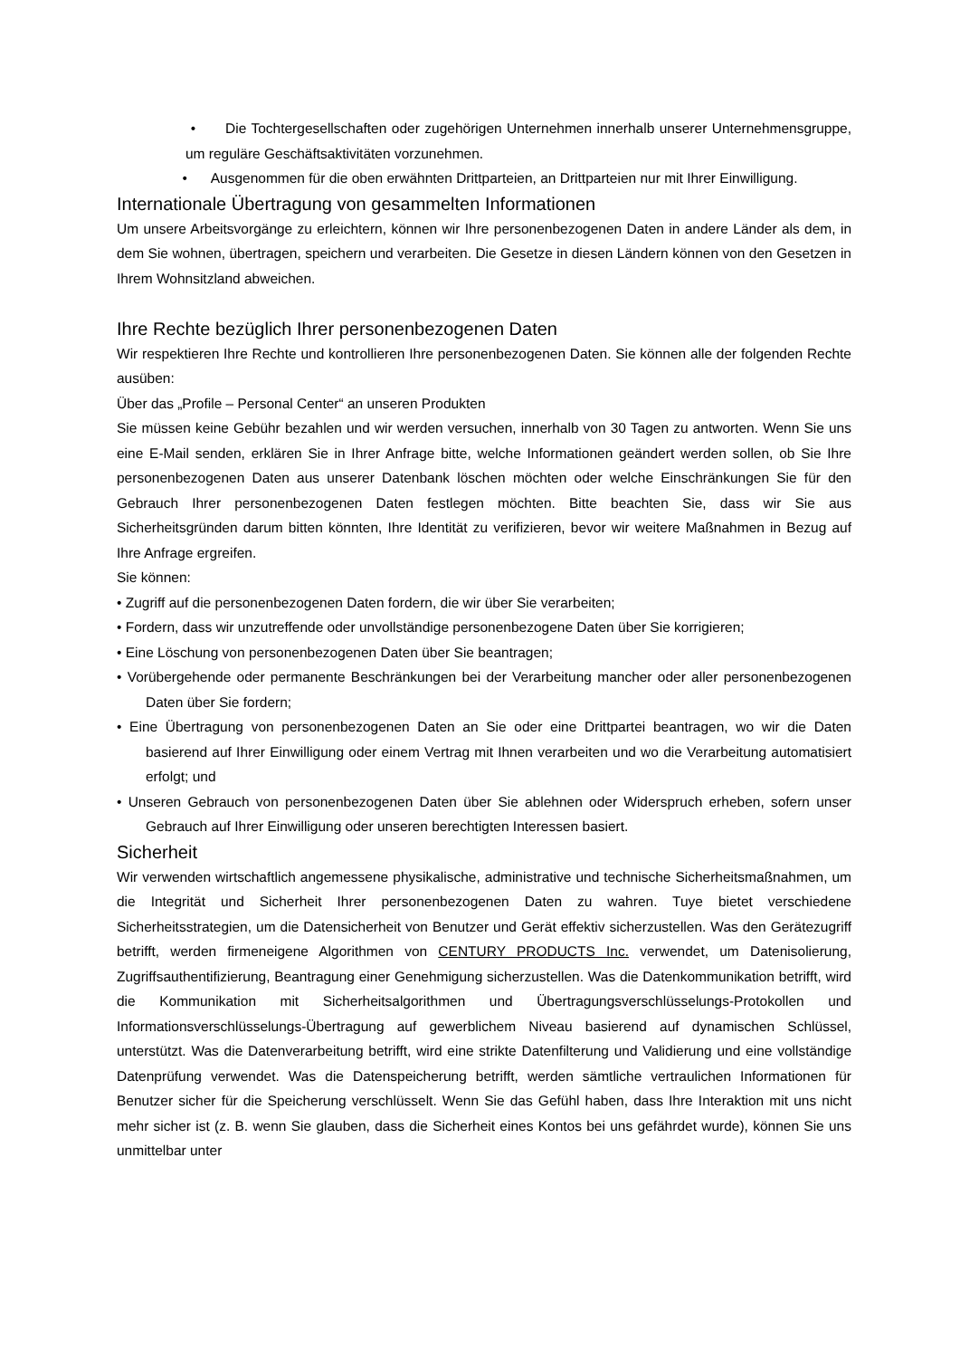• Die Tochtergesellschaften oder zugehörigen Unternehmen innerhalb unserer Unternehmensgruppe, um reguläre Geschäftsaktivitäten vorzunehmen.
• Ausgenommen für die oben erwähnten Drittparteien, an Drittparteien nur mit Ihrer Einwilligung.
Internationale Übertragung von gesammelten Informationen
Um unsere Arbeitsvorgänge zu erleichtern, können wir Ihre personenbezogenen Daten in andere Länder als dem, in dem Sie wohnen, übertragen, speichern und verarbeiten. Die Gesetze in diesen Ländern können von den Gesetzen in Ihrem Wohnsitzland abweichen.
Ihre Rechte bezüglich Ihrer personenbezogenen Daten
Wir respektieren Ihre Rechte und kontrollieren Ihre personenbezogenen Daten. Sie können alle der folgenden Rechte ausüben:
Über das „Profile – Personal Center“ an unseren Produkten
Sie müssen keine Gebühr bezahlen und wir werden versuchen, innerhalb von 30 Tagen zu antworten. Wenn Sie uns eine E-Mail senden, erklären Sie in Ihrer Anfrage bitte, welche Informationen geändert werden sollen, ob Sie Ihre personenbezogenen Daten aus unserer Datenbank löschen möchten oder welche Einschränkungen Sie für den Gebrauch Ihrer personenbezogenen Daten festlegen möchten. Bitte beachten Sie, dass wir Sie aus Sicherheitsgründen darum bitten könnten, Ihre Identität zu verifizieren, bevor wir weitere Maßnahmen in Bezug auf Ihre Anfrage ergreifen.
Sie können:
• Zugriff auf die personenbezogenen Daten fordern, die wir über Sie verarbeiten;
• Fordern, dass wir unzutreffende oder unvollständige personenbezogene Daten über Sie korrigieren;
• Eine Löschung von personenbezogenen Daten über Sie beantragen;
• Vorübergehende oder permanente Beschränkungen bei der Verarbeitung mancher oder aller personenbezogenen Daten über Sie fordern;
• Eine Übertragung von personenbezogenen Daten an Sie oder eine Drittpartei beantragen, wo wir die Daten basierend auf Ihrer Einwilligung oder einem Vertrag mit Ihnen verarbeiten und wo die Verarbeitung automatisiert erfolgt; und
• Unseren Gebrauch von personenbezogenen Daten über Sie ablehnen oder Widerspruch erheben, sofern unser Gebrauch auf Ihrer Einwilligung oder unseren berechtigten Interessen basiert.
Sicherheit
Wir verwenden wirtschaftlich angemessene physikalische, administrative und technische Sicherheitsmaßnahmen, um die Integrität und Sicherheit Ihrer personenbezogenen Daten zu wahren. Tuye bietet verschiedene Sicherheitsstrategien, um die Datensicherheit von Benutzer und Gerät effektiv sicherzustellen. Was den Gerätezugriff betrifft, werden firmeneigene Algorithmen von CENTURY PRODUCTS Inc. verwendet, um Datenisolierung, Zugriffsauthentifizierung, Beantragung einer Genehmigung sicherzustellen. Was die Datenkommunikation betrifft, wird die Kommunikation mit Sicherheitsalgorithmen und Übertragungsverschlüsselungs-Protokollen und Informationsverschlüsselungs-Übertragung auf gewerblichem Niveau basierend auf dynamischen Schlüssel, unterstützt. Was die Datenverarbeitung betrifft, wird eine strikte Datenfilterung und Validierung und eine vollständige Datenprüfung verwendet. Was die Datenspeicherung betrifft, werden sämtliche vertraulichen Informationen für Benutzer sicher für die Speicherung verschlüsselt. Wenn Sie das Gefühl haben, dass Ihre Interaktion mit uns nicht mehr sicher ist (z. B. wenn Sie glauben, dass die Sicherheit eines Kontos bei uns gefährdet wurde), können Sie uns unmittelbar unter